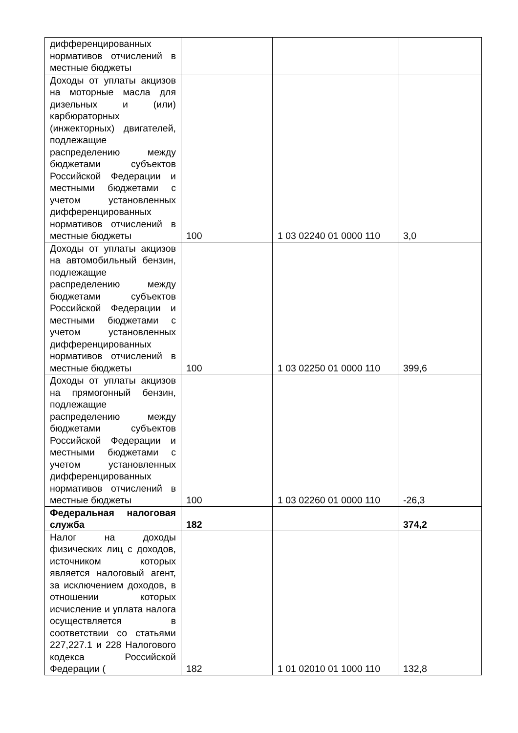| дифференцированных нормативов отчислений в местные бюджеты | | | |
| Доходы от уплаты акцизов на моторные масла для дизельных и (или) карбюраторных (инжекторных) двигателей, подлежащие распределению между бюджетами субъектов Российской Федерации и местными бюджетами с учетом установленных дифференцированных нормативов отчислений в местные бюджеты | 100 | 1 03 02240 01 0000 110 | 3,0 |
| Доходы от уплаты акцизов на автомобильный бензин, подлежащие распределению между бюджетами субъектов Российской Федерации и местными бюджетами с учетом установленных дифференцированных нормативов отчислений в местные бюджеты | 100 | 1 03 02250 01 0000 110 | 399,6 |
| Доходы от уплаты акцизов на прямогонный бензин, подлежащие распределению между бюджетами субъектов Российской Федерации и местными бюджетами с учетом установленных дифференцированных нормативов отчислений в местные бюджеты | 100 | 1 03 02260 01 0000 110 | -26,3 |
| Федеральная налоговая служба | 182 | | 374,2 |
| Налог на доходы физических лиц с доходов, источником которых является налоговый агент, за исключением доходов, в отношении которых исчисление и уплата налога осуществляется в соответствии со статьями 227,227.1 и 228 Налогового кодекса Российской Федерации ( | 182 | 1 01 02010 01 1000 110 | 132,8 |